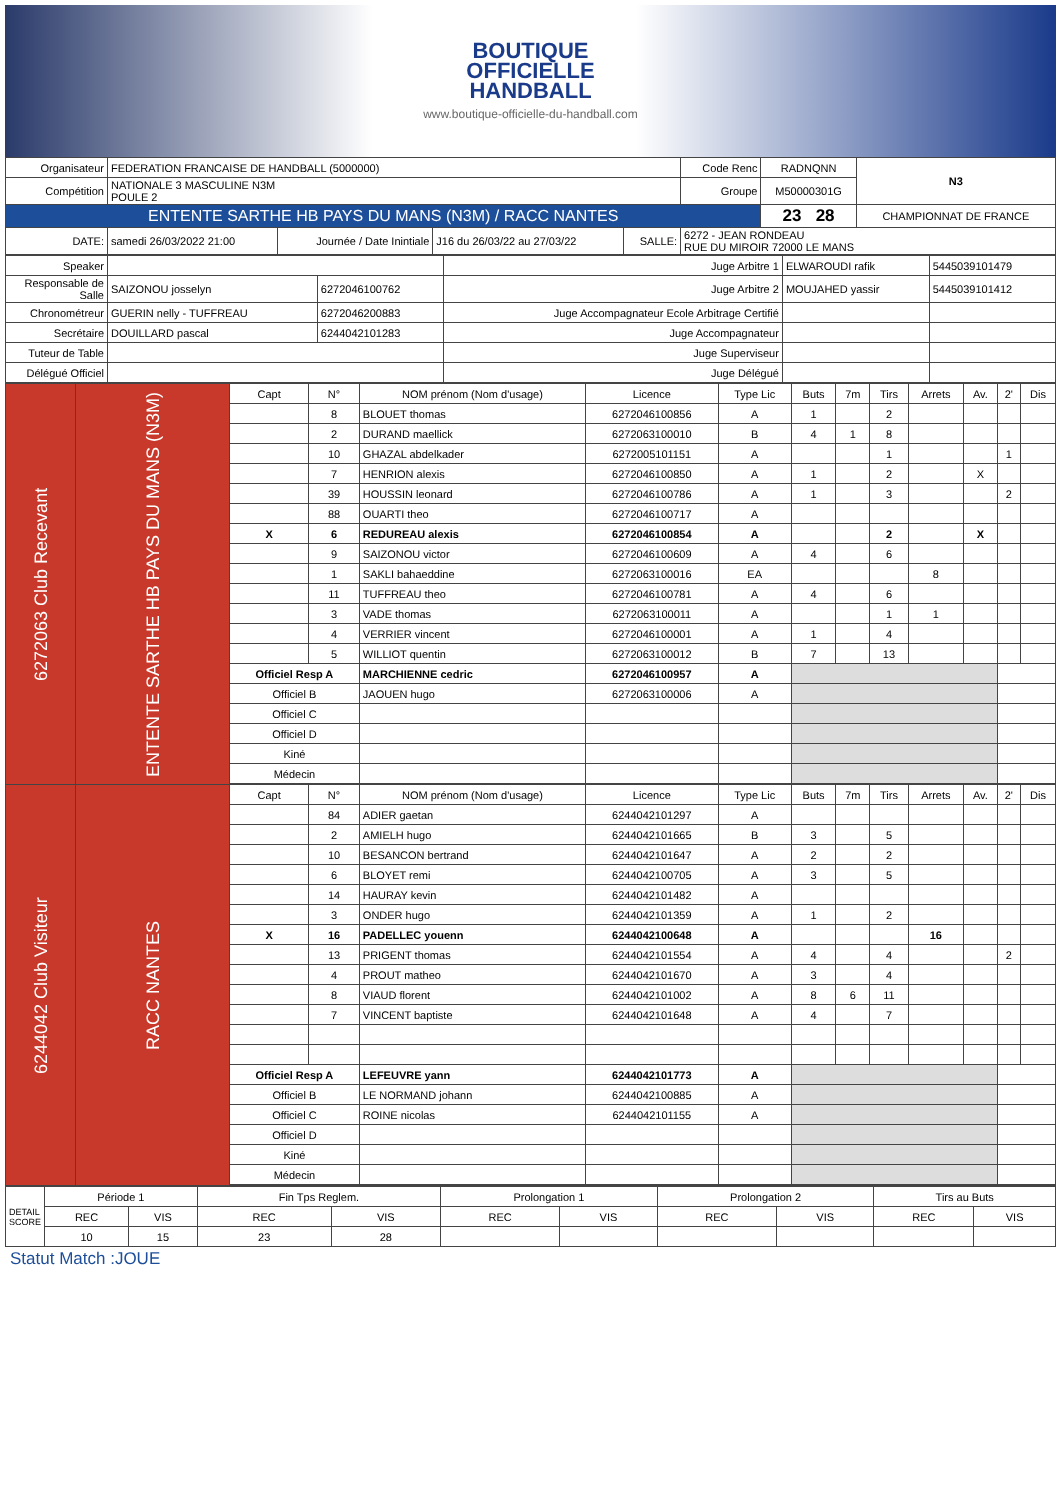BOUTIQUE
OFFICIELLE
HANDBALL
www.boutique-officielle-du-handball.com
| Organisateur | FEDERATION FRANCAISE DE HANDBALL (5000000) | | | | | Code Renc | RADNQNN | N3 |
| Compétition | NATIONALE 3 MASCULINE N3M POULE 2 | | | | | Groupe | M50000301G | |
| ENTENTE SARTHE HB PAYS DU MANS (N3M) / RACC NANTES | | | | | | | 23 28 | CHAMPIONNAT DE FRANCE |
| DATE: | samedi 26/03/2022 21:00 | Journée / Date Inintiale | J16 du 26/03/22 au 27/03/22 | SALLE: | 6272 - JEAN RONDEAU RUE DU MIROIR 72000 LE MANS | | | |
| Speaker | | | Juge Arbitre 1 | ELWAROUDI rafik | 5445039101479 |
| Responsable de Salle | SAIZONOU josselyn | 6272046100762 | Juge Arbitre 2 | MOUJAHED yassir | 5445039101412 |
| Chronométreur | GUERIN nelly - TUFFREAU | 6272046200883 | Juge Accompagnateur Ecole Arbitrage Certifié | | |
| Secrétaire | DOUILLARD pascal | 6244042101283 | Juge Accompagnateur | | |
| Tuteur de Table | | | Juge Superviseur | | |
| Délégué Officiel | | | Juge Délégué | | |
| 6272063 Club Recevant | ENTENTE SARTHE HB PAYS DU MANS (N3M) | Capt | N° | NOM prénom (Nom d'usage) | Licence | Type Lic | Buts | 7m | Tirs | Arrets | Av. | 2' | Dis |
| | | | 8 | BLOUET thomas | 6272046100856 | A | 1 | | 2 | | | | |
| | | | 2 | DURAND maellick | 6272063100010 | B | 4 | 1 | 8 | | | | |
| | | | 10 | GHAZAL abdelkader | 6272005101151 | A | | | 1 | | | 1 | |
| | | | 7 | HENRION alexis | 6272046100850 | A | 1 | | 2 | | X | | |
| | | | 39 | HOUSSIN leonard | 6272046100786 | A | 1 | | 3 | | | 2 | |
| | | | 88 | OUARTI theo | 6272046100717 | A | | | | | | | |
| | | X | 6 | REDUREAU alexis | 6272046100854 | A | | | 2 | | X | | |
| | | | 9 | SAIZONOU victor | 6272046100609 | A | 4 | | 6 | | | | |
| | | | 1 | SAKLI bahaeddine | 6272063100016 | EA | | | | 8 | | | |
| | | | 11 | TUFFREAU theo | 6272046100781 | A | 4 | | 6 | | | | |
| | | | 3 | VADE thomas | 6272063100011 | A | | | 1 | 1 | | | |
| | | | 4 | VERRIER vincent | 6272046100001 | A | 1 | | 4 | | | | |
| | | | 5 | WILLIOT quentin | 6272063100012 | B | 7 | | 13 | | | | |
| | | Officiel Resp A | | MARCHIENNE cedric | 6272046100957 | A | | | | | | | |
| | | Officiel B | | JAOUEN hugo | 6272063100006 | A | | | | | | | |
| | | Officiel C | | | | | | | | | | | |
| | | Officiel D | | | | | | | | | | | |
| | | Kiné | | | | | | | | | | | |
| | | Médecin | | | | | | | | | | | |
| 6244042 Club Visiteur | RACC NANTES | Capt | N° | NOM prénom (Nom d'usage) | Licence | Type Lic | Buts | 7m | Tirs | Arrets | Av. | 2' | Dis |
| | | | 84 | ADIER gaetan | 6244042101297 | A | | | | | | | |
| | | | 2 | AMIELH hugo | 6244042101665 | B | 3 | | 5 | | | | |
| | | | 10 | BESANCON bertrand | 6244042101647 | A | 2 | | 2 | | | | |
| | | | 6 | BLOYET remi | 6244042100705 | A | 3 | | 5 | | | | |
| | | | 14 | HAURAY kevin | 6244042101482 | A | | | | | | | |
| | | | 3 | ONDER hugo | 6244042101359 | A | 1 | | 2 | | | | |
| | | X | 16 | PADELLEC youenn | 6244042100648 | A | | | | 16 | | | |
| | | | 13 | PRIGENT thomas | 6244042101554 | A | 4 | | 4 | | | 2 | |
| | | | 4 | PROUT matheo | 6244042101670 | A | 3 | | 4 | | | | |
| | | | 8 | VIAUD florent | 6244042101002 | A | 8 | 6 | 11 | | | | |
| | | | 7 | VINCENT baptiste | 6244042101648 | A | 4 | | 7 | | | | |
| | | Officiel Resp A | | LEFEUVRE yann | 6244042101773 | A | | | | | | | |
| | | Officiel B | | LE NORMAND johann | 6244042100885 | A | | | | | | | |
| | | Officiel C | | ROINE nicolas | 6244042101155 | A | | | | | | | |
| | | Officiel D | | | | | | | | | | | |
| | | Kiné | | | | | | | | | | | |
| | | Médecin | | | | | | | | | | | |
| DETAIL SCORE | Période 1 | | Fin Tps Reglem. | | Prolongation 1 | | Prolongation 2 | | Tirs au Buts | |
| | REC | VIS | REC | VIS | REC | VIS | REC | VIS | REC | VIS |
| | 10 | 15 | 23 | 28 | | | | | | |
Statut Match :JOUE